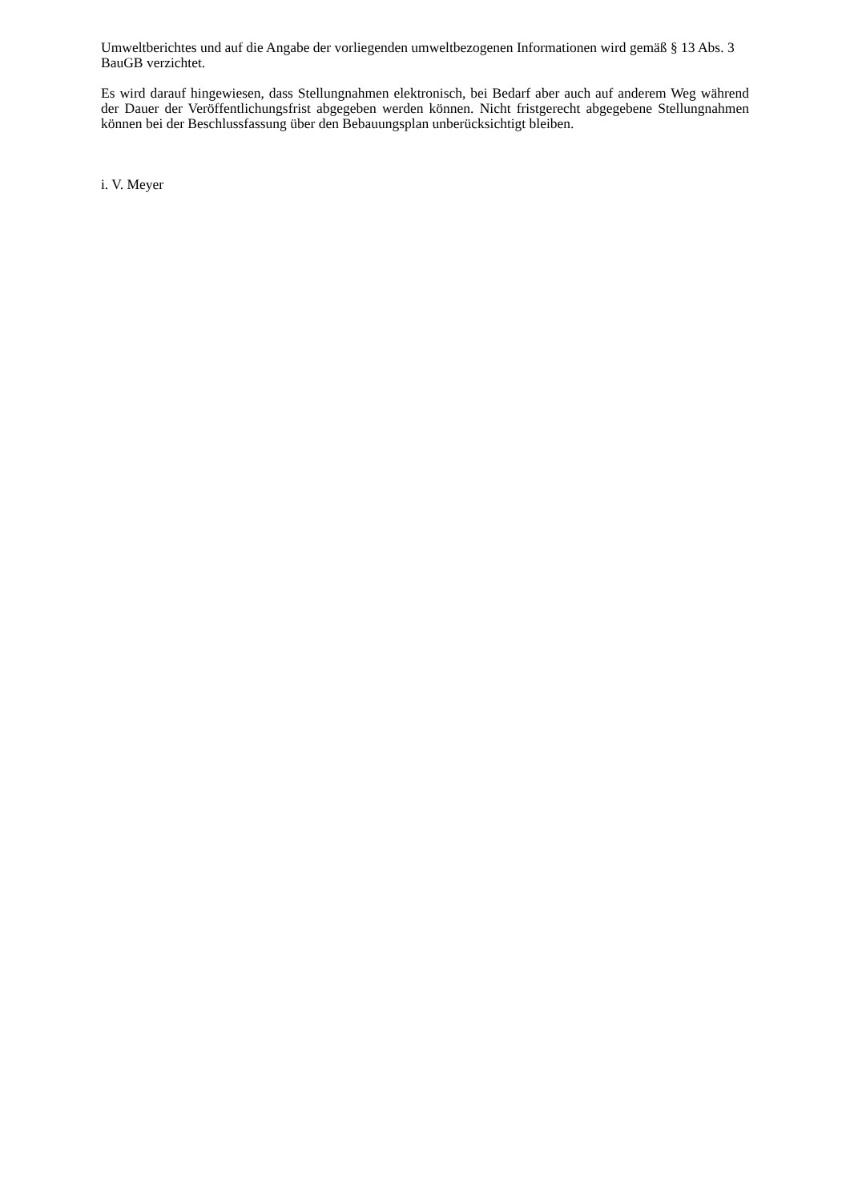Umweltberichtes und auf die Angabe der vorliegenden umweltbezogenen Informationen wird gemäß § 13 Abs. 3 BauGB verzichtet.
Es wird darauf hingewiesen, dass Stellungnahmen elektronisch, bei Bedarf aber auch auf anderem Weg während der Dauer der Veröffentlichungsfrist abgegeben werden können. Nicht fristgerecht abgegebene Stellungnahmen können bei der Beschlussfassung über den Bebauungsplan unberücksichtigt bleiben.
i. V. Meyer